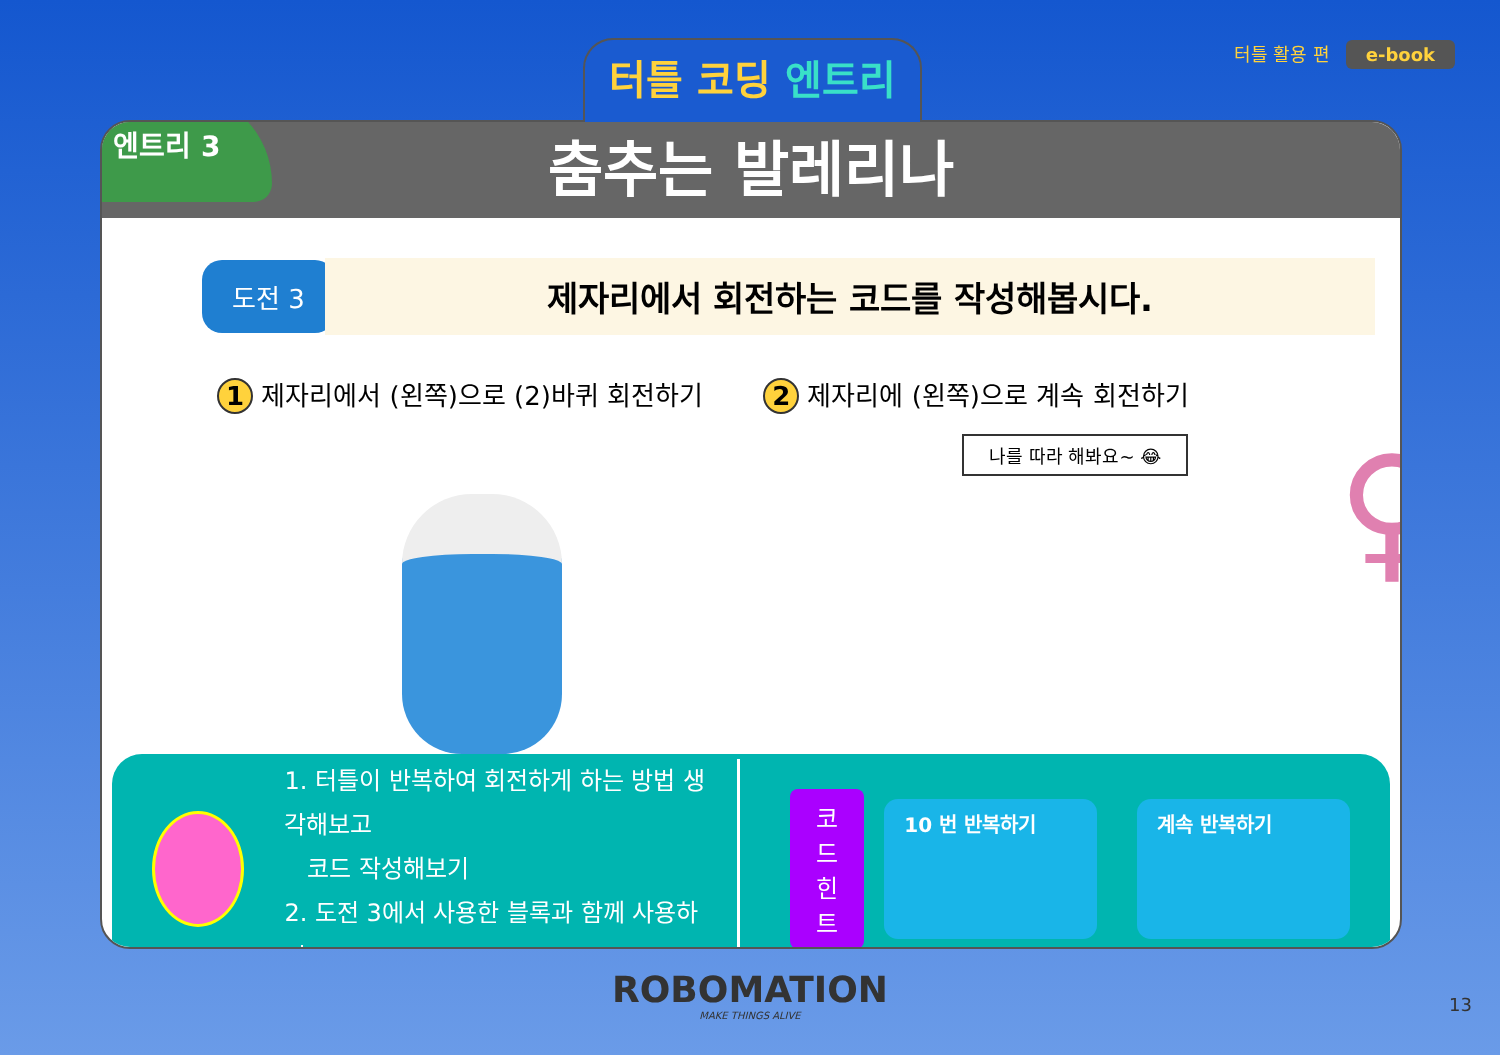터틀 코딩 엔트리
터틀 활용 편 e-book
엔트리 3
춤추는 발레리나
도전 3
제자리에서 회전하는 코드를 작성해봅시다.
1 제자리에서 (왼쪽)으로 (2)바퀴 회전하기
2 제자리에 (왼쪽)으로 계속 회전하기
나를 따라 해봐요~ 😂 ♀
1. 터틀이 반복하여 회전하게 하는 방법 생각해보고
코드 작성해보기
2. 도전 3에서 사용한 블록과 함께 사용하기
코드
힌트
10 번 반복하기 계속 반복하기
ROBOMATION
MAKE THINGS ALIVE
13